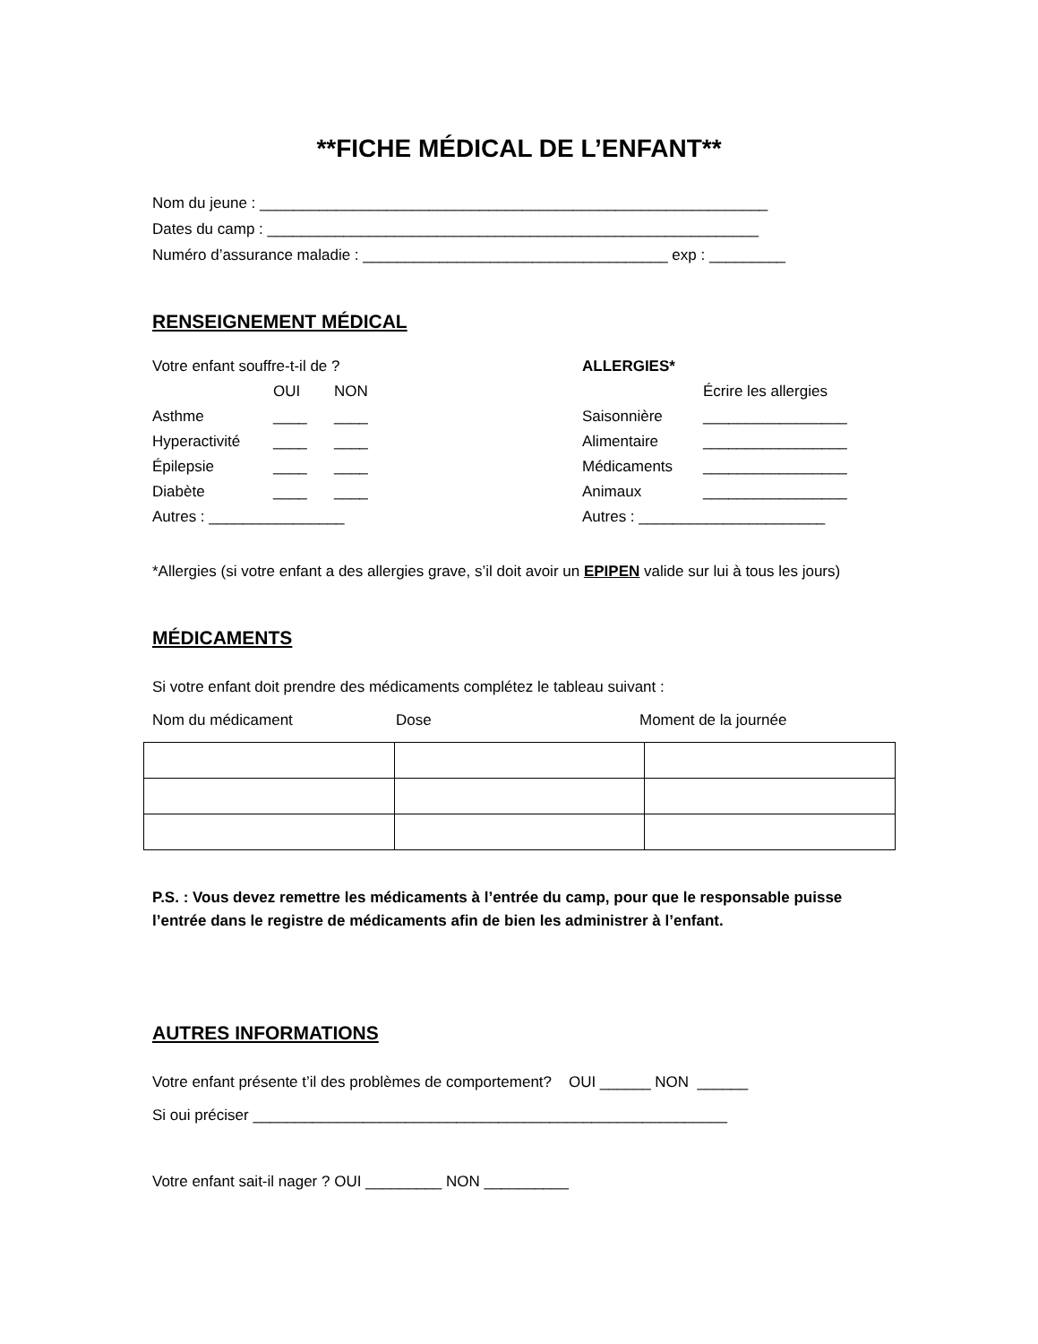**FICHE MÉDICAL DE L’ENFANT**
Nom du jeune : ____________________________________________________________
Dates du camp : __________________________________________________________
Numéro d’assurance maladie : ____________________________________ exp : _________
RENSEIGNEMENT MÉDICAL
| Votre enfant souffre-t-il de ? | | |
| | OUI | NON |
| Asthme | ____ | ____ |
| Hyperactivité | ____ | ____ |
| Épilepsie | ____ | ____ |
| Diabète | ____ | ____ |
| Autres : ________________ | | |
| ALLERGIES* | |
| | Écrire les allergies |
| Saisonnière | _________________ |
| Alimentaire | _________________ |
| Médicaments | _________________ |
| Animaux | _________________ |
| Autres : ______________________ | |
*Allergies (si votre enfant a des allergies grave, s’il doit avoir un EPIPEN valide sur lui à tous les jours)
MÉDICAMENTS
Si votre enfant doit prendre des médicaments complétez le tableau suivant :
Nom du médicament Dose Moment de la journée
P.S. : Vous devez remettre les médicaments à l’entrée du camp, pour que le responsable puisse l’entrée dans le registre de médicaments afin de bien les administrer à l’enfant.
AUTRES INFORMATIONS
Votre enfant présente t’il des problèmes de comportement? OUI ______ NON ______
Si oui préciser ________________________________________________________
Votre enfant sait-il nager ? OUI _________ NON __________